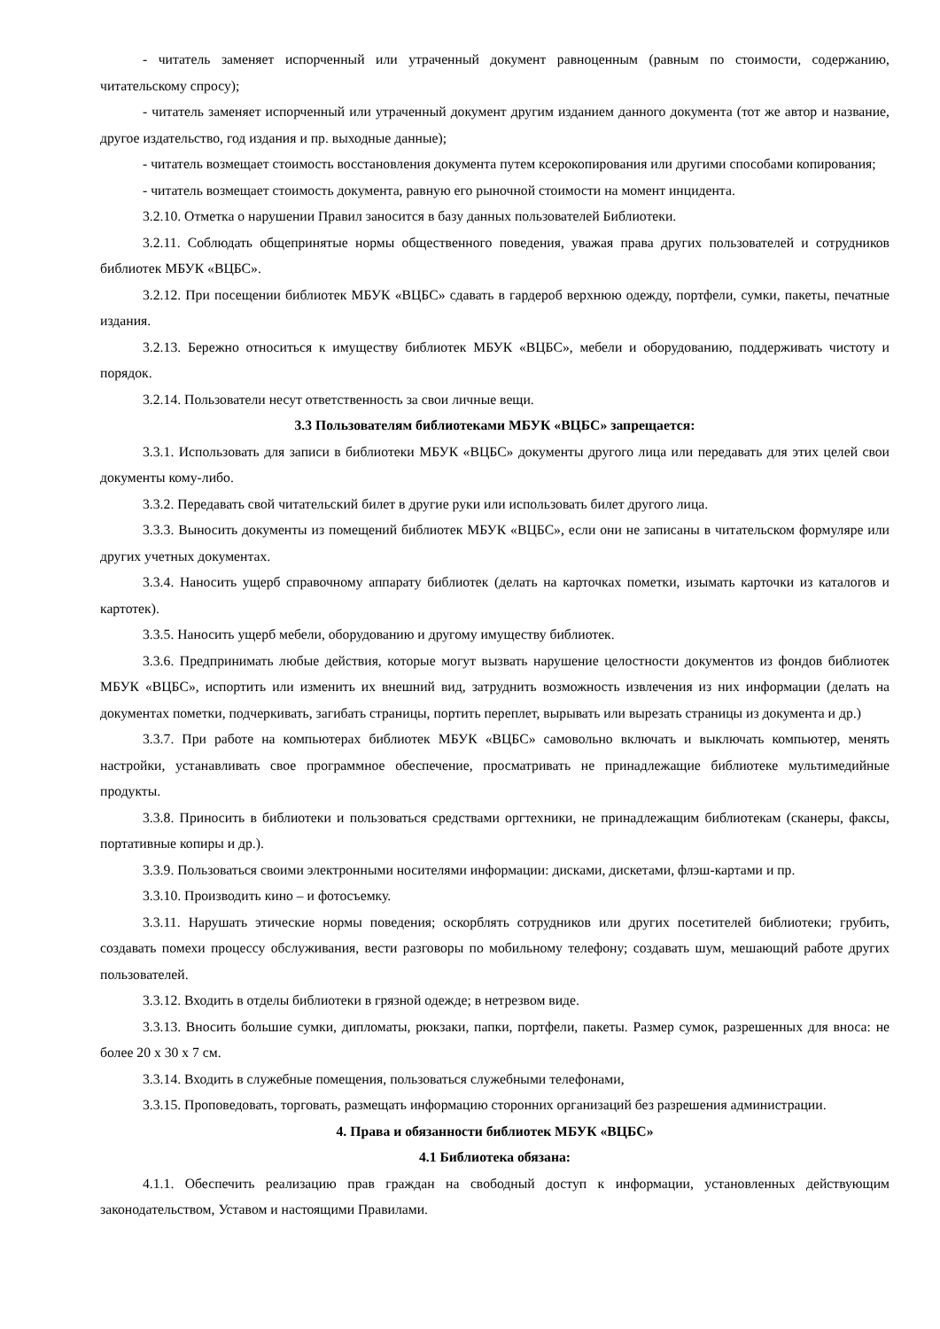- читатель заменяет испорченный или утраченный документ равноценным (равным по стоимости, содержанию, читательскому спросу);
- читатель заменяет испорченный или утраченный документ другим изданием данного документа (тот же автор и название, другое издательство, год издания и пр. выходные данные);
- читатель возмещает стоимость восстановления документа путем ксерокопирования или другими способами копирования;
- читатель возмещает стоимость документа, равную его рыночной стоимости на момент инцидента.
3.2.10. Отметка о нарушении Правил заносится в базу данных пользователей Библиотеки.
3.2.11. Соблюдать общепринятые нормы общественного поведения, уважая права других пользователей и сотрудников библиотек МБУК «ВЦБС».
3.2.12. При посещении библиотек МБУК «ВЦБС» сдавать в гардероб верхнюю одежду, портфели, сумки, пакеты, печатные издания.
3.2.13. Бережно относиться к имуществу библиотек МБУК «ВЦБС», мебели и оборудованию, поддерживать чистоту и порядок.
3.2.14. Пользователи несут ответственность за свои личные вещи.
3.3 Пользователям библиотеками МБУК «ВЦБС» запрещается:
3.3.1. Использовать для записи в библиотеки МБУК «ВЦБС» документы другого лица или передавать для этих целей свои документы кому-либо.
3.3.2. Передавать свой читательский билет в другие руки или использовать билет другого лица.
3.3.3. Выносить документы из помещений библиотек МБУК «ВЦБС», если они не записаны в читательском формуляре или других учетных документах.
3.3.4. Наносить ущерб справочному аппарату библиотек (делать на карточках пометки, изымать карточки из каталогов и картотек).
3.3.5. Наносить ущерб мебели, оборудованию и другому имуществу библиотек.
3.3.6. Предпринимать любые действия, которые могут вызвать нарушение целостности документов из фондов библиотек МБУК «ВЦБС», испортить или изменить их внешний вид, затруднить возможность извлечения из них информации (делать на документах пометки, подчеркивать, загибать страницы, портить переплет, вырывать или вырезать страницы из документа и др.)
3.3.7. При работе на компьютерах библиотек МБУК «ВЦБС» самовольно включать и выключать компьютер, менять настройки, устанавливать свое программное обеспечение, просматривать не принадлежащие библиотеке мультимедийные продукты.
3.3.8. Приносить в библиотеки и пользоваться средствами оргтехники, не принадлежащим библиотекам (сканеры, факсы, портативные копиры и др.).
3.3.9. Пользоваться своими электронными носителями информации: дисками, дискетами, флэш-картами и пр.
3.3.10. Производить кино – и фотосъемку.
3.3.11. Нарушать этические нормы поведения; оскорблять сотрудников или других посетителей библиотеки; грубить, создавать помехи процессу обслуживания, вести разговоры по мобильному телефону; создавать шум, мешающий работе других пользователей.
3.3.12. Входить в отделы библиотеки в грязной одежде; в нетрезвом виде.
3.3.13. Вносить большие сумки, дипломаты, рюкзаки, папки, портфели, пакеты. Размер сумок, разрешенных для вноса: не более 20 х 30 х 7 см.
3.3.14. Входить в служебные помещения, пользоваться служебными телефонами,
3.3.15. Проповедовать, торговать, размещать информацию сторонних организаций без разрешения администрации.
4. Права и обязанности библиотек МБУК «ВЦБС»
4.1 Библиотека обязана:
4.1.1. Обеспечить реализацию прав граждан на свободный доступ к информации, установленных действующим законодательством, Уставом и настоящими Правилами.